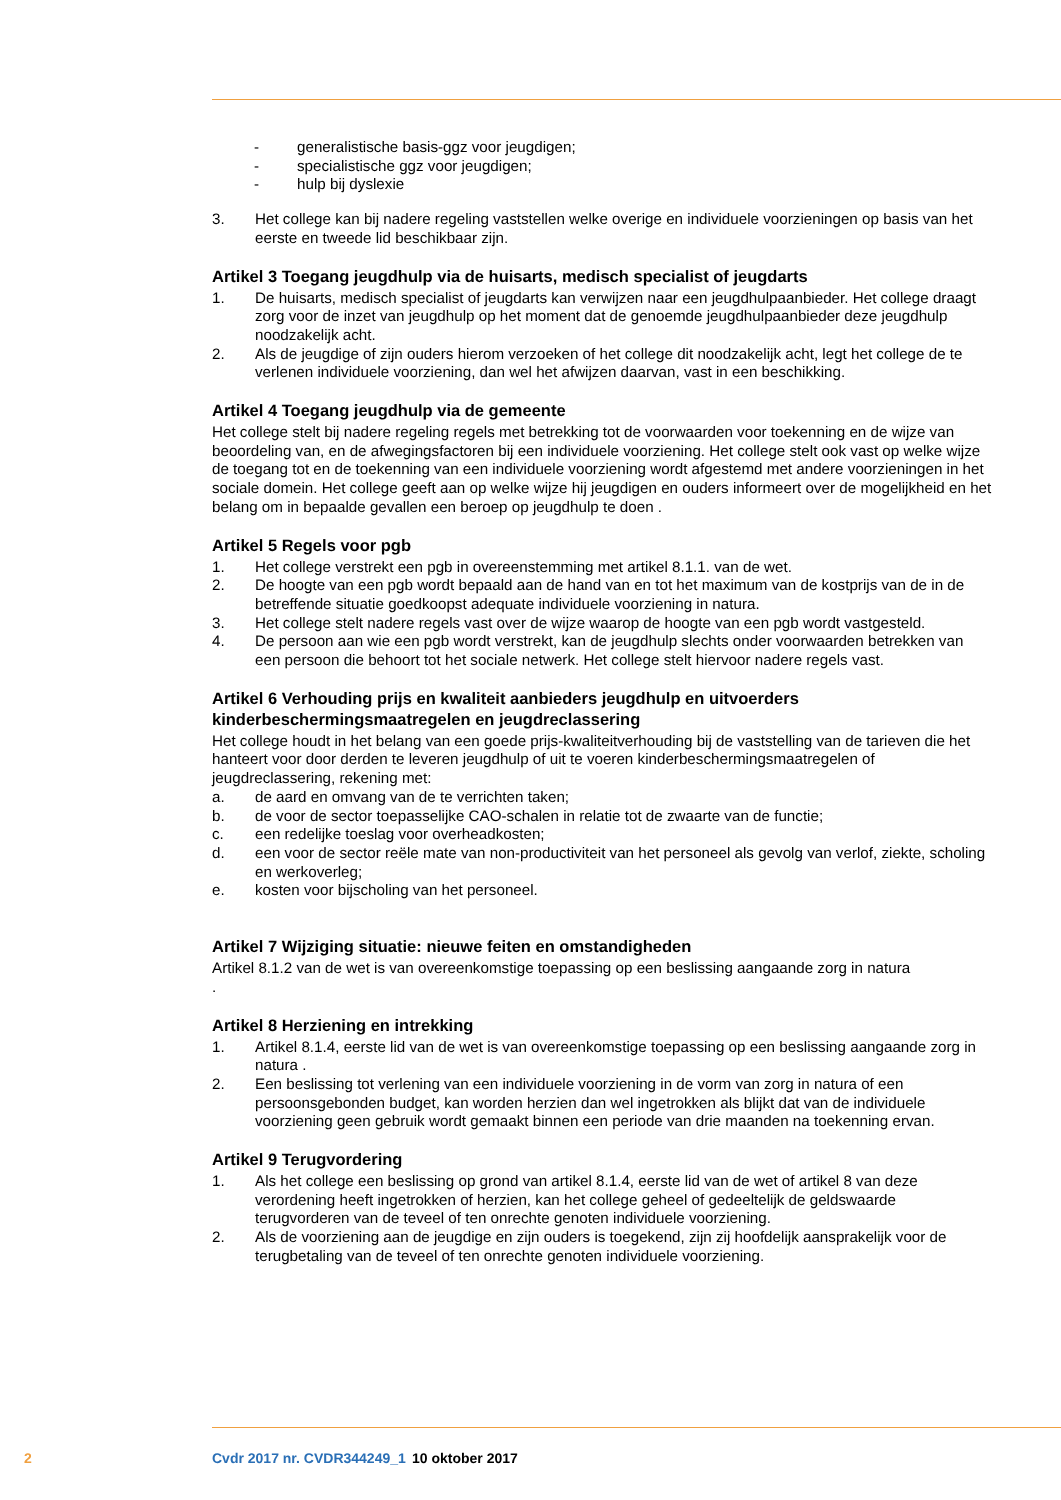- generalistische basis-ggz voor jeugdigen;
- specialistische ggz voor jeugdigen;
- hulp bij dyslexie
3. Het college kan bij nadere regeling vaststellen welke overige en individuele voorzieningen op basis van het eerste en tweede lid beschikbaar zijn.
Artikel 3 Toegang jeugdhulp via de huisarts, medisch specialist of jeugdarts
1. De huisarts, medisch specialist of jeugdarts kan verwijzen naar een jeugdhulpaanbieder. Het college draagt zorg voor de inzet van jeugdhulp op het moment dat de genoemde jeugdhulpaanbieder deze jeugdhulp noodzakelijk acht.
2. Als de jeugdige of zijn ouders hierom verzoeken of het college dit noodzakelijk acht, legt het college de te verlenen individuele voorziening, dan wel het afwijzen daarvan, vast in een beschikking.
Artikel 4 Toegang jeugdhulp via de gemeente
Het college stelt bij nadere regeling regels met betrekking tot de voorwaarden voor toekenning en de wijze van beoordeling van, en de afwegingsfactoren bij een individuele voorziening. Het college stelt ook vast op welke wijze de toegang tot en de toekenning van een individuele voorziening wordt afgestemd met andere voorzieningen in het sociale domein. Het college geeft aan op welke wijze hij jeugdigen en ouders informeert over de mogelijkheid en het belang om in bepaalde gevallen een beroep op jeugdhulp te doen .
Artikel 5 Regels voor pgb
1. Het college verstrekt een pgb in overeenstemming met artikel 8.1.1. van de wet.
2. De hoogte van een pgb wordt bepaald aan de hand van en tot het maximum van de kostprijs van de in de betreffende situatie goedkoopst adequate individuele voorziening in natura.
3. Het college stelt nadere regels vast over de wijze waarop de hoogte van een pgb wordt vastgesteld.
4. De persoon aan wie een pgb wordt verstrekt, kan de jeugdhulp slechts onder voorwaarden betrekken van een persoon die behoort tot het sociale netwerk. Het college stelt hiervoor nadere regels vast.
Artikel 6 Verhouding prijs en kwaliteit aanbieders jeugdhulp en uitvoerders kinderbeschermingsmaatregelen en jeugdreclassering
Het college houdt in het belang van een goede prijs-kwaliteitverhouding bij de vaststelling van de tarieven die het hanteert voor door derden te leveren jeugdhulp of uit te voeren kinderbeschermingsmaatregelen of jeugdreclassering, rekening met:
a. de aard en omvang van de te verrichten taken;
b. de voor de sector toepasselijke CAO-schalen in relatie tot de zwaarte van de functie;
c. een redelijke toeslag voor overheadkosten;
d. een voor de sector reële mate van non-productiviteit van het personeel als gevolg van verlof, ziekte, scholing en werkoverleg;
e. kosten voor bijscholing van het personeel.
Artikel 7 Wijziging situatie: nieuwe feiten en omstandigheden
Artikel 8.1.2 van de wet is van overeenkomstige toepassing op een beslissing aangaande zorg in natura
.
Artikel 8 Herziening en intrekking
1. Artikel 8.1.4, eerste lid van de wet is van overeenkomstige toepassing op een beslissing aangaande zorg in natura .
2. Een beslissing tot verlening van een individuele voorziening in de vorm van zorg in natura of een persoonsgebonden budget, kan worden herzien dan wel ingetrokken als blijkt dat van de individuele voorziening geen gebruik wordt gemaakt binnen een periode van drie maanden na toekenning ervan.
Artikel 9 Terugvordering
1. Als het college een beslissing op grond van artikel 8.1.4, eerste lid van de wet of artikel 8 van deze verordening heeft ingetrokken of herzien, kan het college geheel of gedeeltelijk de geldswaarde terugvorderen van de teveel of ten onrechte genoten individuele voorziening.
2. Als de voorziening aan de jeugdige en zijn ouders is toegekend, zijn zij hoofdelijk aansprakelijk voor de terugbetaling van de teveel of ten onrechte genoten individuele voorziening.
2 Cvdr 2017 nr. CVDR344249_1 10 oktober 2017